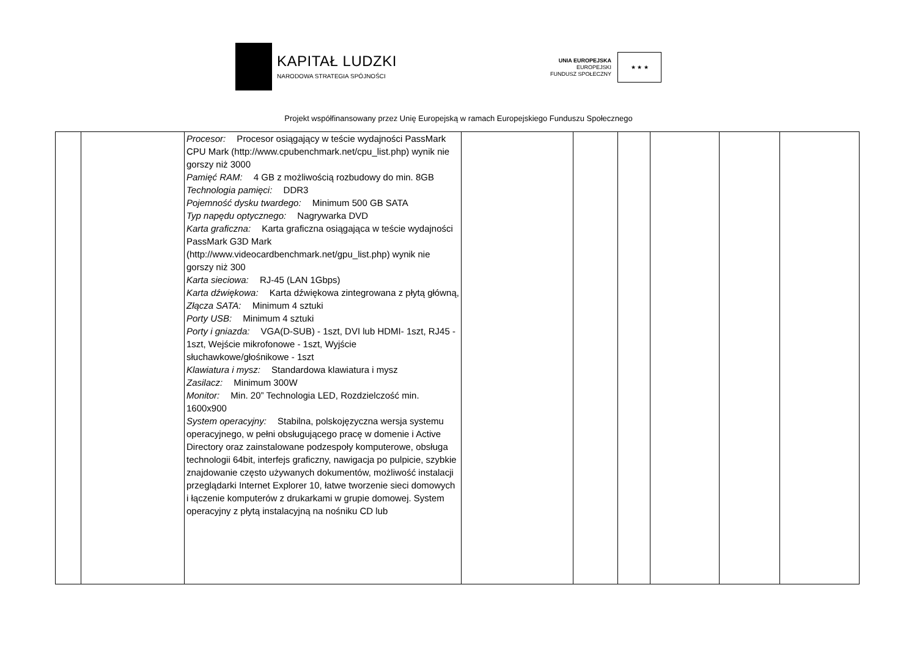KAPITAŁ LUDZKI
NARODOWA STRATEGIA SPÓJNOŚCI
UNIA EUROPEJSKA
EUROPEJSKI
FUNDUSZ SPOŁECZNY
★ ★ ★
Projekt współfinansowany przez Unię Europejską w ramach Europejskiego Funduszu Społecznego
| | | Procesor: Procesor osiągający w teście wydajności PassMark CPU Mark (http://www.cpubenchmark.net/cpu_list.php) wynik nie gorszy niż 3000 Pamięć RAM: 4 GB z możliwością rozbudowy do min. 8GB Technologia pamięci: DDR3 Pojemność dysku twardego: Minimum 500 GB SATA Typ napędu optycznego: Nagrywarka DVD Karta graficzna: Karta graficzna osiągająca w teście wydajności PassMark G3D Mark (http://www.videocardbenchmark.net/gpu_list.php) wynik nie gorszy niż 300 Karta sieciowa: RJ-45 (LAN 1Gbps) Karta dźwiękowa: Karta dźwiękowa zintegrowana z płytą główną, Złącza SATA: Minimum 4 sztuki Porty USB: Minimum 4 sztuki Porty i gniazda: VGA(D-SUB) - 1szt, DVI lub HDMI- 1szt, RJ45 - 1szt, Wejście mikrofonowe - 1szt, Wyjście słuchawkowe/głośnikowe - 1szt Klawiatura i mysz: Standardowa klawiatura i mysz Zasilacz: Minimum 300W Monitor: Min. 20” Technologia LED, Rozdzielczość min. 1600x900 System operacyjny: Stabilna, polskojęzyczna wersja systemu operacyjnego, w pełni obsługującego pracę w domenie i Active Directory oraz zainstalowane podzespoły komputerowe, obsługa technologii 64bit, interfejs graficzny, nawigacja po pulpicie, szybkie znajdowanie często używanych dokumentów, możliwość instalacji przeglądarki Internet Explorer 10, łatwe tworzenie sieci domowych i łączenie komputerów z drukarkami w grupie domowej. System operacyjny z płytą instalacyjną na nośniku CD lub | | | | | | |